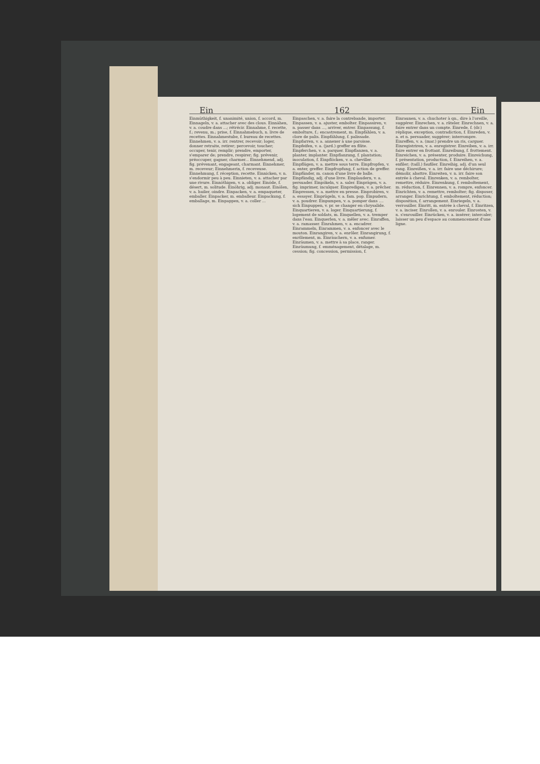Ein 162 Ein
Einmüthigkeit, f. unanimité, union, f. accord, m. Einnageln, v. a. attacher avec des clous. Einnähen, v. a. coudre dans ...; rétrécir. Einnahme, f. recette, f.; revenu, m.; prise, f. Einnahmebuch, n. livre de recettes. Einnahmestube, f. bureau de recettes. Einnehmen, v. a. irr. rentrer, recevoir; loger, donner retraite, retirer; percevoir, toucher; occuper, tenir, remplir; prendre, emporter, s'emparer de; prendre, respirer; fig. prévenir, préoccuper, gagner, charmer... Einnehmend, adj. fig. prévenant, engageant, charmant. Einnehmer, m. receveur; Einnehmerin, f. receveuse. Einnehmung, f. réception, recette. Einnicken, v. n. s'endormir peu à peu. Einnieten, v. a. attacher par une rivure. Einnöthigen, v. a. obliger. Einöde, f. désert, m. solitude. Einöhrig, adj. monaut. Einölen, v. a. huiler, oindre. Einpacken, v. a. empaqueter, emballer. Einpacker, m. emballeur. Einpackung, f. emballage, m. Einpappen, v. a. coller ...
Einpaschen, v. a. faire la contrebande, importer. Einpassen, v. a. ajuster, emboîter. Einpassiren, v. n. passer dans ..., arriver, entrer. Einpassung, f. emboîture, f.; encastrement, m. Einpfählen, v. a. clore de palis. Einpfählung, f. palissade. Einpfarren, v. a. annexer à une paroisse. Einpfeifen, v. a. (jard.) greffer en flûte. Einpferchen, v. a. parquer. Einpflanzen, v. a. planter, implanter. Einpflanzung, f. plantation; inoculation, f. Einpflöcken, v. a. cheviller. Einpflügen, v. a. mettre sous terre. Einpfropfen, v. a. enter, greffer. Einpfropfung, f. action de greffer. Einpfünder, m. canon d'une livre de balle. Einpfündig, adj. d'une livre. Einplaudern, v. a. persuader. Einpökeln, v. a. saler. Einprägen, v. a. fig. imprimer, inculquer. Einpredigen, v. a. prêcher. Einpressen, v. a. mettre en presse. Einprobiren, v. a. essayer. Einprügeln, v. a. fam. pop. Einpudern, v. a. poudrer. Einpumpen, v. a. pomper dans .... sich Einpuppen, v. pr. se changer en chrysalide. Einquartieren, v. a. loger. Einquartierung, f. logement de soldats, m. Einquellen, v. a. tremper dans l'eau. Einquerlen, v. a. mêler avec. Einraffen, v. a. ramasser. Einrahmen, v. a. encadrer. Einrammeln, Einrammen, v. a. enfoncer avec le mouton. Einrangiren, v. a. enrôler. Einrangirung, f. enrôlement, m. Einräuchern, v. a. enfumer. Einräumen, v. a. mettre à sa place, ranger. Einräumung, f. emménagement, détalage, m. cession; fig. concession, permission, f.
Einraunen, v. a. chuchoter à qn., dire à l'oreille, suggérer. Einrechen, v. a. râteler. Einrechnen, v. a. faire entrer dans un compte. Einrede, f. (dr.) réplique, exception, contradiction, f. Einreden, v. a. et n. persuader, suggérer; interrompre. Einreffen, v. a. (mar.) prendre un ris, carguer. Einregistriren, v. a. enregistrer. Einreiben, v. a. irr. faire entrer en frottant. Einreibung, f. frottement. Einreichen, v. a. présenter, produire. Einreichung, f. présentation, production, f. Einreihen, v. a. enfiler; (taill.) faufiler. Einreihig, adj. d'un seul rang. Einreißen, v. a. irr. faire une déchirure; démolir, abattre. Einreiten, v. n. irr. faire son entrée à cheval. Einrenken, v. a. remboîter, remettre, réduire. Einrenkung, f. remboîtement, m. réduction, f. Einrennen, v. a. rompre, enfoncer. Einrichten, v. a. remettre, remboîter; fig. disposer, arranger. Einrichtung, f. emboîtement, réduction; disposition, f. arrangement. Einriegeln, v. a. verrouiller. Einritt, m. entrée à cheval, f. Einritzen, v. a. inciser. Einrollen, v. a. enrouler. Einrosten, v. n. s'enrouiller. Einrücken, v. a. insérer; intercaler; laisser un peu d'espace au commencement d'une ligne.